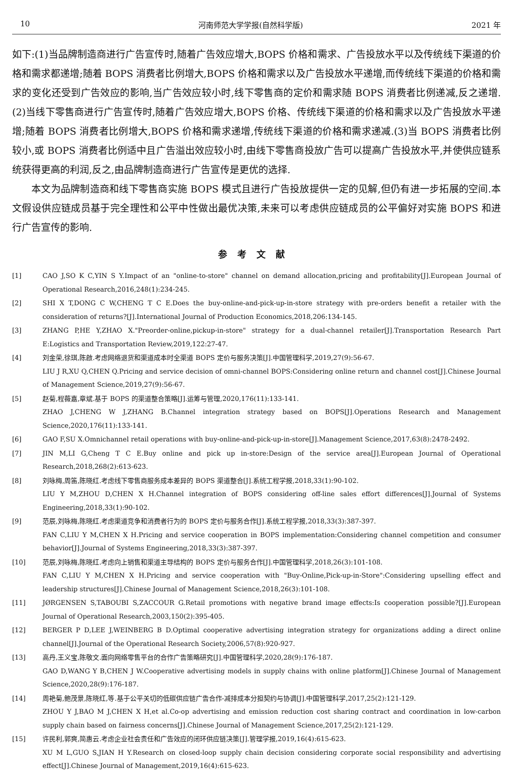10 河南师范大学学报(自然科学版) 2021 年
如下:(1)当品牌制造商进行广告宣传时,随着广告效应增大,BOPS 价格和需求、广告投放水平以及传统线下渠道的价格和需求都递增;随着 BOPS 消费者比例增大,BOPS 价格和需求以及广告投放水平递增,而传统线下渠道的价格和需求的变化还受到广告效应的影响,当广告效应较小时,线下零售商的定价和需求随 BOPS 消费者比例递减,反之递增.(2)当线下零售商进行广告宣传时,随着广告效应增大,BOPS 价格、传统线下渠道的价格和需求以及广告投放水平递增;随着 BOPS 消费者比例增大,BOPS 价格和需求递增,传统线下渠道的价格和需求递减.(3)当 BOPS 消费者比例较小,或 BOPS 消费者比例适中且广告溢出效应较小时,由线下零售商投放广告可以提高广告投放水平,并使供应链系统获得更高的利润,反之,由品牌制造商进行广告宣传是更优的选择.
本文为品牌制造商和线下零售商实施 BOPS 模式且进行广告投放提供一定的见解,但仍有进一步拓展的空间.本文假设供应链成员基于完全理性和公平中性做出最优决策,未来可以考虑供应链成员的公平偏好对实施 BOPS 和进行广告宣传的影响.
参考文献
[1] CAO J,SO K C,YIN S Y.Impact of an "online-to-store" channel on demand allocation,pricing and profitability[J].European Journal of Operational Research,2016,248(1):234-245.
[2] SHI X T,DONG C W,CHENG T C E.Does the buy-online-and-pick-up-in-store strategy with pre-orders benefit a retailer with the consideration of returns?[J].International Journal of Production Economics,2018,206:134-145.
[3] ZHANG P,HE Y,ZHAO X."Preorder-online,pickup-in-store" strategy for a dual-channel retailer[J].Transportation Research Part E:Logistics and Transportation Review,2019,122:27-47.
[4] 刘金荣,徐琪,陈啟.考虑网络退货和渠道成本时全渠道 BOPS 定价与服务决策[J].中国管理科学,2019,27(9):56-67.
LIU J R,XU Q,CHEN Q.Pricing and service decision of omni-channel BOPS:Considering online return and channel cost[J].Chinese Journal of Management Science,2019,27(9):56-67.
[5] 赵菊,程薇嘉,章斌.基于 BOPS 的渠道整合策略[J].运筹与管理,2020,176(11):133-141.
ZHAO J,CHENG W J,ZHANG B.Channel integration strategy based on BOPS[J].Operations Research and Management Science,2020,176(11):133-141.
[6] GAO F,SU X.Omnichannel retail operations with buy-online-and-pick-up-in-store[J].Management Science,2017,63(8):2478-2492.
[7] JIN M,LI G,Cheng T C E.Buy online and pick up in-store:Design of the service area[J].European Journal of Operational Research,2018,268(2):613-623.
[8] 刘咏梅,周笛,陈晓红.考虑线下零售商服务成本差异的 BOPS 渠道整合[J].系统工程学报,2018,33(1):90-102.
LIU Y M,ZHOU D,CHEN X H.Channel integration of BOPS considering off-line sales effort differences[J].Journal of Systems Engineering,2018,33(1):90-102.
[9] 范辰,刘咏梅,陈晓红.考虑渠道竞争和消费者行为的 BOPS 定价与服务合作[J].系统工程学报,2018,33(3):387-397.
FAN C,LIU Y M,CHEN X H.Pricing and service cooperation in BOPS implementation:Considering channel competition and consumer behavior[J].Journal of Systems Engineering,2018,33(3):387-397.
[10] 范辰,刘咏梅,陈晓红.考虑向上销售和渠道主导结构的 BOPS 定价与服务合作[J].中国管理科学,2018,26(3):101-108.
FAN C,LIU Y M,CHEN X H.Pricing and service cooperation with "Buy-Online,Pick-up-in-Store":Considering upselling effect and leadership structures[J].Chinese Journal of Management Science,2018,26(3):101-108.
[11] JØRGENSEN S,TABOUBI S,ZACCOUR G.Retail promotions with negative brand image effects:Is cooperation possible?[J].European Journal of Operational Research,2003,150(2):395-405.
[12] BERGER P D,LEE J,WEINBERG B D.Optimal cooperative advertising integration strategy for organizations adding a direct online channel[J].Journal of the Operational Research Society,2006,57(8):920-927.
[13] 高丹,王义宝,陈敬文.面向网络零售平台的合作广告策略研究[J].中国管理科学,2020,28(9):176-187.
GAO D,WANG Y B,CHEN J W.Cooperative advertising models in supply chains with online platform[J].Chinese Journal of Management Science,2020,28(9):176-187.
[14] 周艳菊,鲍茂景,陈晓红,等.基于公平关切的低碳供应链广告合作-减排成本分担契约与协调[J].中国管理科学,2017,25(2):121-129.
ZHOU Y J,BAO M J,CHEN X H,et al.Co-op advertising and emission reduction cost sharing contract and coordination in low-carbon supply chain based on fairness concerns[J].Chinese Journal of Management Science,2017,25(2):121-129.
[15] 许民利,郭爽,简惠云.考虑企业社会责任和广告效应的闭环供应链决策[J].管理学报,2019,16(4):615-623.
XU M L,GUO S,JIAN H Y.Research on closed-loop supply chain decision considering corporate social responsibility and advertising effect[J].Chinese Journal of Management,2019,16(4):615-623.